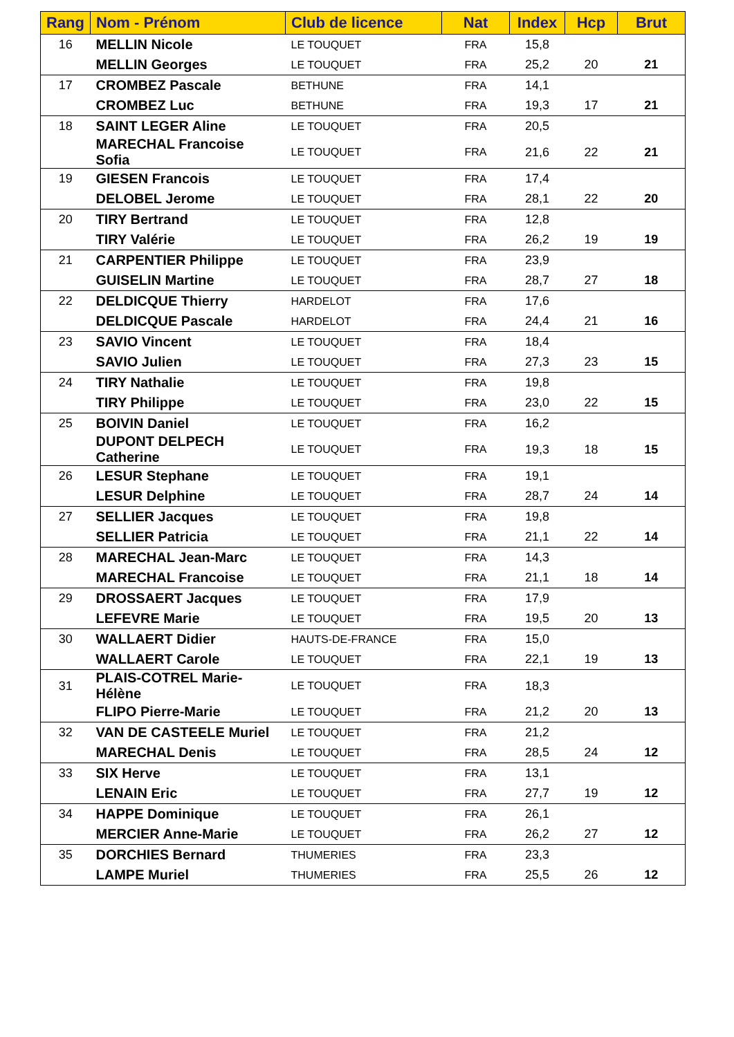| Rang | Nom - Prénom | Club de licence | Nat | Index | Hcp | Brut |
| --- | --- | --- | --- | --- | --- | --- |
| 16 | MELLIN Nicole | LE TOUQUET | FRA | 15,8 | | |
| | MELLIN Georges | LE TOUQUET | FRA | 25,2 | 20 | 21 |
| 17 | CROMBEZ Pascale | BETHUNE | FRA | 14,1 | | |
| | CROMBEZ Luc | BETHUNE | FRA | 19,3 | 17 | 21 |
| 18 | SAINT LEGER Aline | LE TOUQUET | FRA | 20,5 | | |
| | MARECHAL Francoise Sofia | LE TOUQUET | FRA | 21,6 | 22 | 21 |
| 19 | GIESEN Francois | LE TOUQUET | FRA | 17,4 | | |
| | DELOBEL Jerome | LE TOUQUET | FRA | 28,1 | 22 | 20 |
| 20 | TIRY Bertrand | LE TOUQUET | FRA | 12,8 | | |
| | TIRY Valérie | LE TOUQUET | FRA | 26,2 | 19 | 19 |
| 21 | CARPENTIER Philippe | LE TOUQUET | FRA | 23,9 | | |
| | GUISELIN Martine | LE TOUQUET | FRA | 28,7 | 27 | 18 |
| 22 | DELDICQUE Thierry | HARDELOT | FRA | 17,6 | | |
| | DELDICQUE Pascale | HARDELOT | FRA | 24,4 | 21 | 16 |
| 23 | SAVIO Vincent | LE TOUQUET | FRA | 18,4 | | |
| | SAVIO Julien | LE TOUQUET | FRA | 27,3 | 23 | 15 |
| 24 | TIRY Nathalie | LE TOUQUET | FRA | 19,8 | | |
| | TIRY Philippe | LE TOUQUET | FRA | 23,0 | 22 | 15 |
| 25 | BOIVIN Daniel | LE TOUQUET | FRA | 16,2 | | |
| | DUPONT DELPECH Catherine | LE TOUQUET | FRA | 19,3 | 18 | 15 |
| 26 | LESUR Stephane | LE TOUQUET | FRA | 19,1 | | |
| | LESUR Delphine | LE TOUQUET | FRA | 28,7 | 24 | 14 |
| 27 | SELLIER Jacques | LE TOUQUET | FRA | 19,8 | | |
| | SELLIER Patricia | LE TOUQUET | FRA | 21,1 | 22 | 14 |
| 28 | MARECHAL Jean-Marc | LE TOUQUET | FRA | 14,3 | | |
| | MARECHAL Francoise | LE TOUQUET | FRA | 21,1 | 18 | 14 |
| 29 | DROSSAERT Jacques | LE TOUQUET | FRA | 17,9 | | |
| | LEFEVRE Marie | LE TOUQUET | FRA | 19,5 | 20 | 13 |
| 30 | WALLAERT Didier | HAUTS-DE-FRANCE | FRA | 15,0 | | |
| | WALLAERT Carole | LE TOUQUET | FRA | 22,1 | 19 | 13 |
| 31 | PLAIS-COTREL Marie-Hélène | LE TOUQUET | FRA | 18,3 | | |
| | FLIPO Pierre-Marie | LE TOUQUET | FRA | 21,2 | 20 | 13 |
| 32 | VAN DE CASTEELE Muriel | LE TOUQUET | FRA | 21,2 | | |
| | MARECHAL Denis | LE TOUQUET | FRA | 28,5 | 24 | 12 |
| 33 | SIX Herve | LE TOUQUET | FRA | 13,1 | | |
| | LENAIN Eric | LE TOUQUET | FRA | 27,7 | 19 | 12 |
| 34 | HAPPE Dominique | LE TOUQUET | FRA | 26,1 | | |
| | MERCIER Anne-Marie | LE TOUQUET | FRA | 26,2 | 27 | 12 |
| 35 | DORCHIES Bernard | THUMERIES | FRA | 23,3 | | |
| | LAMPE Muriel | THUMERIES | FRA | 25,5 | 26 | 12 |